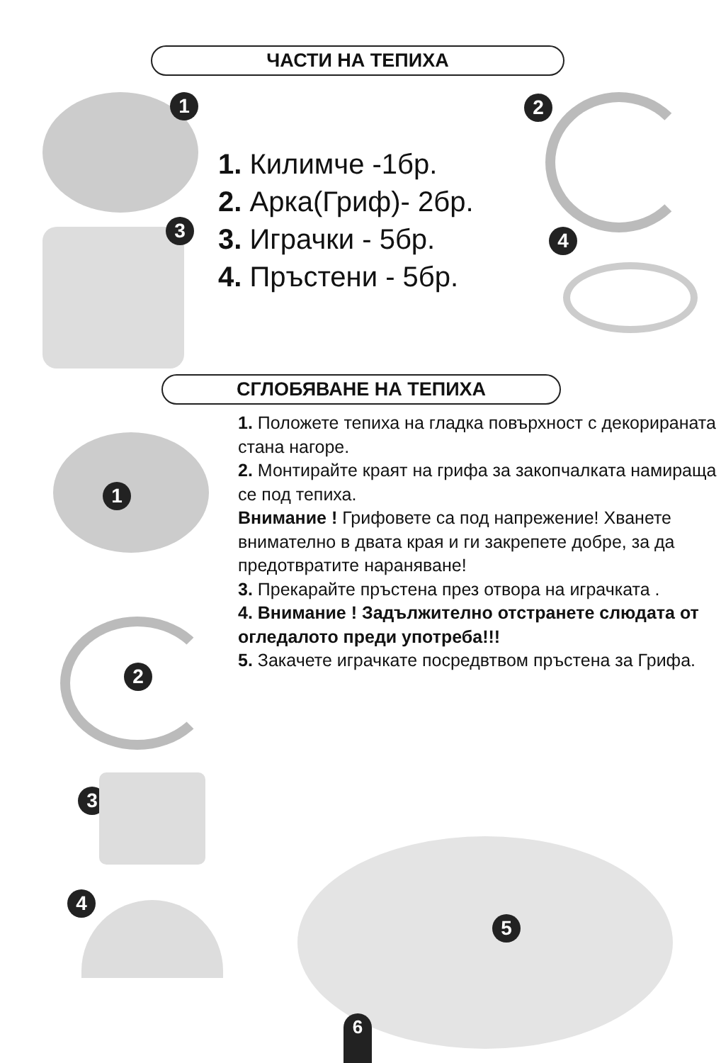ЧАСТИ НА ТЕПИХА
1
3
2
4
1. Килимче -1бр.
2. Арка(Гриф)- 2бр.
3. Играчки - 5бр.
4. Пръстени - 5бр.
СГЛОБЯВАНЕ НА ТЕПИХА
1
2
3
4
1. Положете тепиха на гладка повърхност с декорираната стана нагоре.
2. Монтирайте краят на грифа за закопчалката намираща се под тепиха.
Внимание ! Грифовете са под напрежение! Хванете внимателно в двата края и ги закрепете добре, за да предотвратите нараняване!
3. Прекарайте пръстена през отвора на играчката .
4. Внимание ! Задължително отстранете слюдата от огледалото преди употреба!!!
5. Закачете играчкате посредвтвом пръстена за Грифа.
5
6